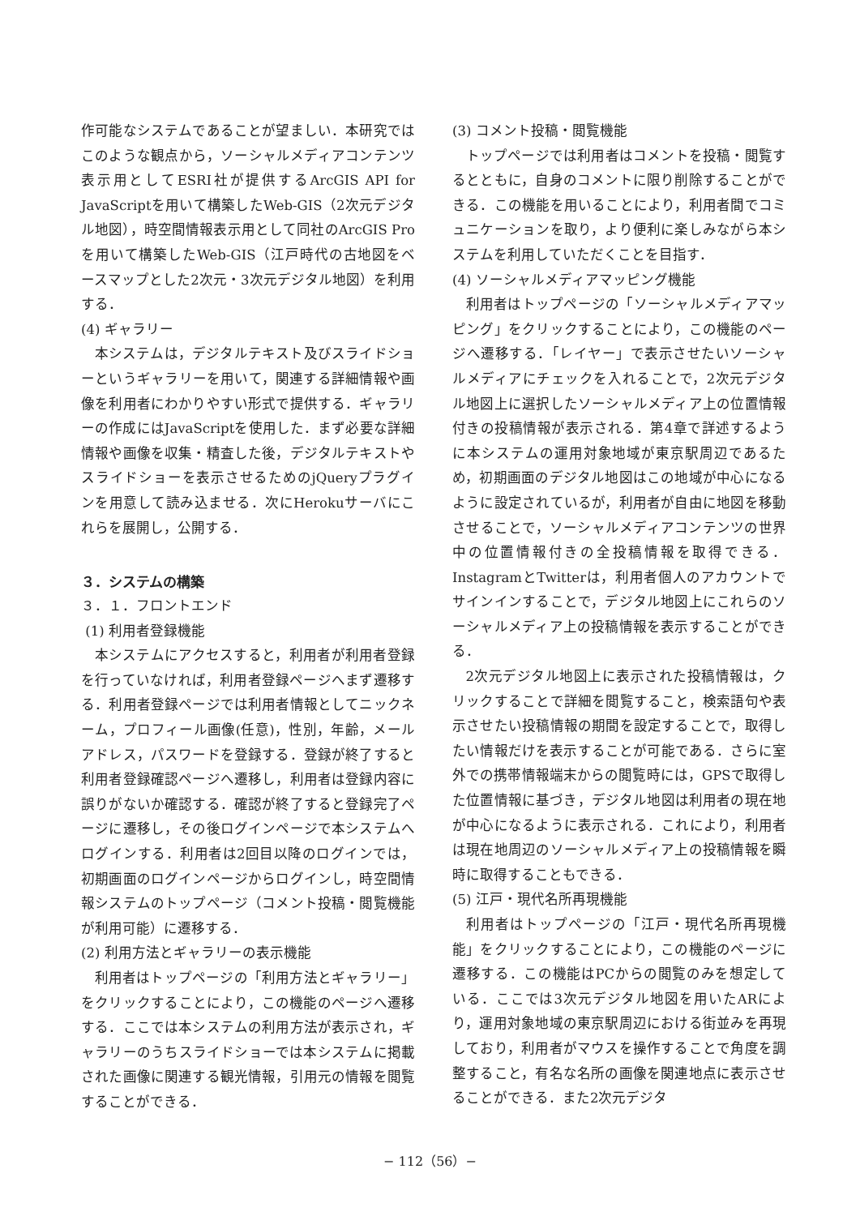作可能なシステムであることが望ましい．本研究ではこのような観点から，ソーシャルメディアコンテンツ表示用としてESRI社が提供するArcGIS API for JavaScriptを用いて構築したWeb-GIS（2次元デジタル地図），時空間情報表示用として同社のArcGIS Proを用いて構築したWeb-GIS（江戸時代の古地図をベースマップとした2次元・3次元デジタル地図）を利用する．
(4) ギャラリー
本システムは，デジタルテキスト及びスライドショーというギャラリーを用いて，関連する詳細情報や画像を利用者にわかりやすい形式で提供する．ギャラリーの作成にはJavaScriptを使用した．まず必要な詳細情報や画像を収集・精査した後，デジタルテキストやスライドショーを表示させるためのjQueryプラグインを用意して読み込ませる．次にHerokuサーバにこれらを展開し，公開する．
３．システムの構築
３．１．フロントエンド
(1) 利用者登録機能
本システムにアクセスすると，利用者が利用者登録を行っていなければ，利用者登録ページへまず遷移する．利用者登録ページでは利用者情報としてニックネーム，プロフィール画像(任意)，性別，年齢，メールアドレス，パスワードを登録する．登録が終了すると利用者登録確認ページへ遷移し，利用者は登録内容に誤りがないか確認する．確認が終了すると登録完了ページに遷移し，その後ログインページで本システムへログインする．利用者は2回目以降のログインでは，初期画面のログインページからログインし，時空間情報システムのトップページ（コメント投稿・閲覧機能が利用可能）に遷移する．
(2) 利用方法とギャラリーの表示機能
利用者はトップページの「利用方法とギャラリー」をクリックすることにより，この機能のページへ遷移する．ここでは本システムの利用方法が表示され，ギャラリーのうちスライドショーでは本システムに掲載された画像に関連する観光情報，引用元の情報を閲覧することができる．
(3) コメント投稿・閲覧機能
トップページでは利用者はコメントを投稿・閲覧するとともに，自身のコメントに限り削除することができる．この機能を用いることにより，利用者間でコミュニケーションを取り，より便利に楽しみながら本システムを利用していただくことを目指す．
(4) ソーシャルメディアマッピング機能
利用者はトップページの「ソーシャルメディアマッピング」をクリックすることにより，この機能のページへ遷移する．「レイヤー」で表示させたいソーシャルメディアにチェックを入れることで，2次元デジタル地図上に選択したソーシャルメディア上の位置情報付きの投稿情報が表示される．第4章で詳述するように本システムの運用対象地域が東京駅周辺であるため，初期画面のデジタル地図はこの地域が中心になるように設定されているが，利用者が自由に地図を移動させることで，ソーシャルメディアコンテンツの世界中の位置情報付きの全投稿情報を取得できる．InstagramとTwitterは，利用者個人のアカウントでサインインすることで，デジタル地図上にこれらのソーシャルメディア上の投稿情報を表示することができる．
2次元デジタル地図上に表示された投稿情報は，クリックすることで詳細を閲覧すること，検索語句や表示させたい投稿情報の期間を設定することで，取得したい情報だけを表示することが可能である．さらに室外での携帯情報端末からの閲覧時には，GPSで取得した位置情報に基づき，デジタル地図は利用者の現在地が中心になるように表示される．これにより，利用者は現在地周辺のソーシャルメディア上の投稿情報を瞬時に取得することもできる．
(5) 江戸・現代名所再現機能
利用者はトップページの「江戸・現代名所再現機能」をクリックすることにより，この機能のページに遷移する．この機能はPCからの閲覧のみを想定している．ここでは3次元デジタル地図を用いたARにより，運用対象地域の東京駅周辺における街並みを再現しており，利用者がマウスを操作することで角度を調整すること，有名な名所の画像を関連地点に表示させることができる．また2次元デジタ
− 112（56）−